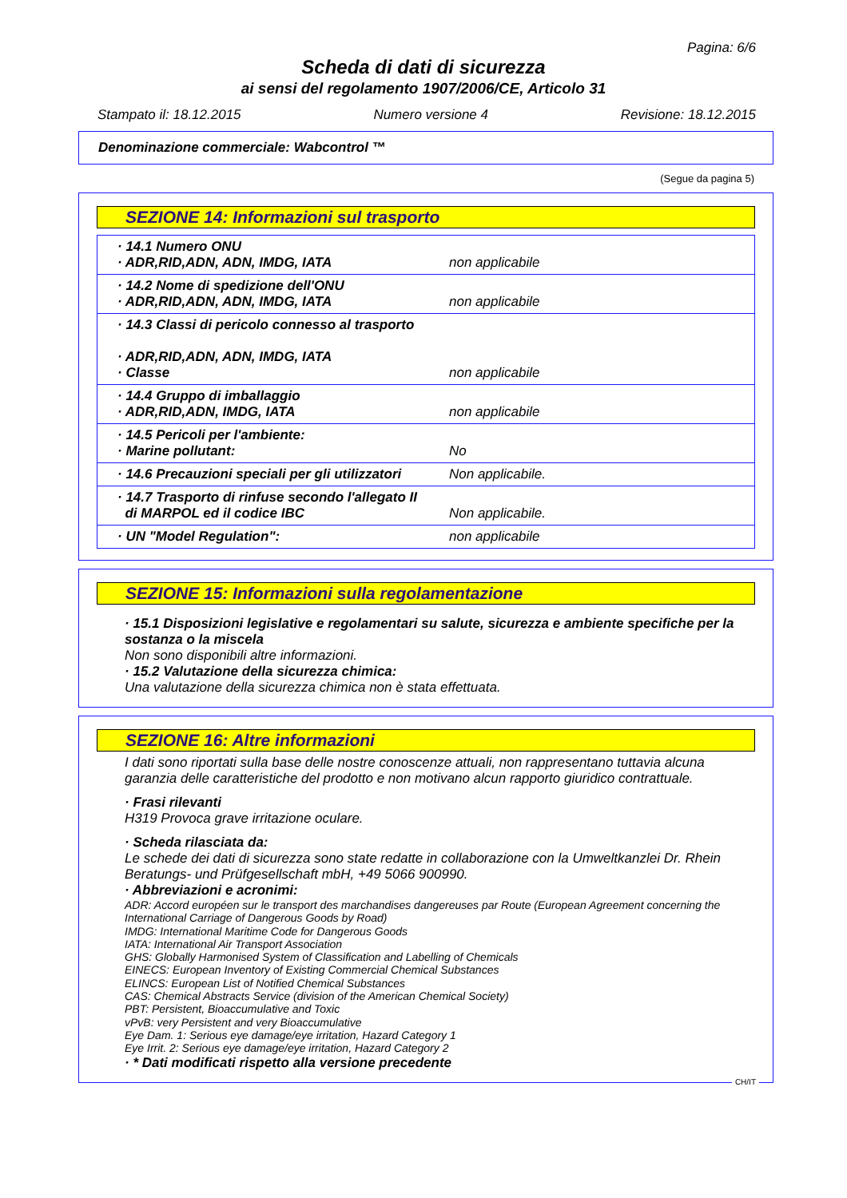Pagina: 6/6
Scheda di dati di sicurezza
ai sensi del regolamento 1907/2006/CE, Articolo 31
Stampato il: 18.12.2015 Numero versione 4 Revisione: 18.12.2015
Denominazione commerciale: Wabcontrol ™
(Segue da pagina 5)
SEZIONE 14: Informazioni sul trasporto
| · 14.1 Numero ONU · ADR,RID,ADN, ADN, IMDG, IATA | non applicabile |
| · 14.2 Nome di spedizione dell'ONU · ADR,RID,ADN, ADN, IMDG, IATA | non applicabile |
| · 14.3 Classi di pericolo connesso al trasporto · ADR,RID,ADN, ADN, IMDG, IATA · Classe | non applicabile |
| · 14.4 Gruppo di imballaggio · ADR,RID,ADN, IMDG, IATA | non applicabile |
| · 14.5 Pericoli per l'ambiente: · Marine pollutant: | No |
| · 14.6 Precauzioni speciali per gli utilizzatori | Non applicabile. |
| · 14.7 Trasporto di rinfuse secondo l'allegato II di MARPOL ed il codice IBC | Non applicabile. |
| · UN "Model Regulation": | non applicabile |
SEZIONE 15: Informazioni sulla regolamentazione
· 15.1 Disposizioni legislative e regolamentari su salute, sicurezza e ambiente specifiche per la sostanza o la miscela
Non sono disponibili altre informazioni.
· 15.2 Valutazione della sicurezza chimica:
Una valutazione della sicurezza chimica non è stata effettuata.
SEZIONE 16: Altre informazioni
I dati sono riportati sulla base delle nostre conoscenze attuali, non rappresentano tuttavia alcuna garanzia delle caratteristiche del prodotto e non motivano alcun rapporto giuridico contrattuale.
· Frasi rilevanti
H319 Provoca grave irritazione oculare.
· Scheda rilasciata da:
Le schede dei dati di sicurezza sono state redatte in collaborazione con la Umweltkanzlei Dr. Rhein Beratungs- und Prüfgesellschaft mbH, +49 5066 900990.
· Abbreviazioni e acronimi:
ADR: Accord européen sur le transport des marchandises dangereuses par Route (European Agreement concerning the International Carriage of Dangerous Goods by Road)
IMDG: International Maritime Code for Dangerous Goods
IATA: International Air Transport Association
GHS: Globally Harmonised System of Classification and Labelling of Chemicals
EINECS: European Inventory of Existing Commercial Chemical Substances
ELINCS: European List of Notified Chemical Substances
CAS: Chemical Abstracts Service (division of the American Chemical Society)
PBT: Persistent, Bioaccumulative and Toxic
vPvB: very Persistent and very Bioaccumulative
Eye Dam. 1: Serious eye damage/eye irritation, Hazard Category 1
Eye Irrit. 2: Serious eye damage/eye irritation, Hazard Category 2
· * Dati modificati rispetto alla versione precedente
CH/IT